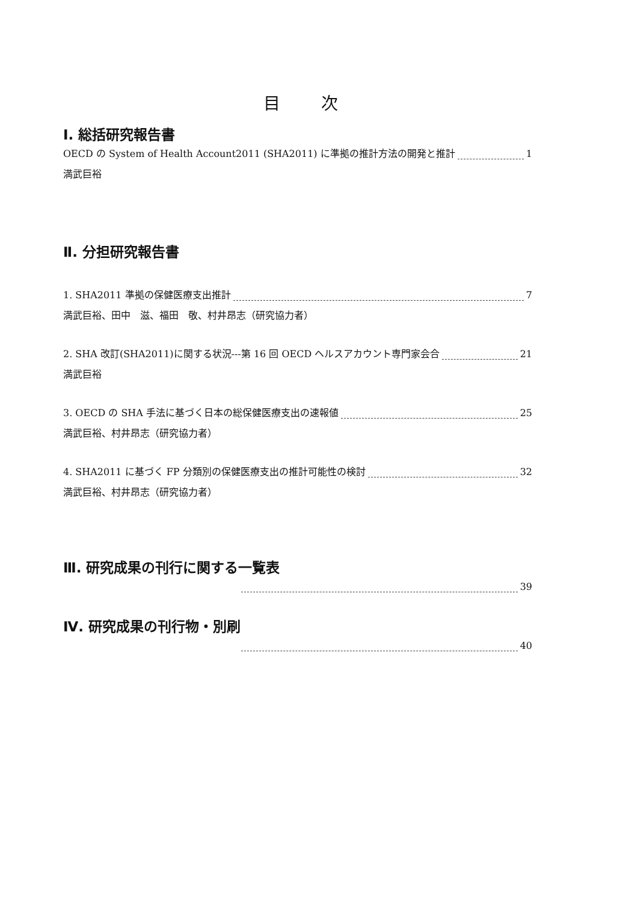目 次
Ⅰ. 総括研究報告書
OECD の System of Health Account2011 (SHA2011) に準拠の推計方法の開発と推計 1
満武巨裕
Ⅱ. 分担研究報告書
1. SHA2011 準拠の保健医療支出推計 7
満武巨裕、田中　滋、福田　敬、村井昂志（研究協力者）
2. SHA 改訂(SHA2011)に関する状況---第 16 回 OECD ヘルスアカウント専門家会合 21
満武巨裕
3. OECD の SHA 手法に基づく日本の総保健医療支出の速報値 25
満武巨裕、村井昂志（研究協力者）
4. SHA2011 に基づく FP 分類別の保健医療支出の推計可能性の検討 32
満武巨裕、村井昂志（研究協力者）
Ⅲ. 研究成果の刊行に関する一覧表
39
Ⅳ. 研究成果の刊行物・別刷
40